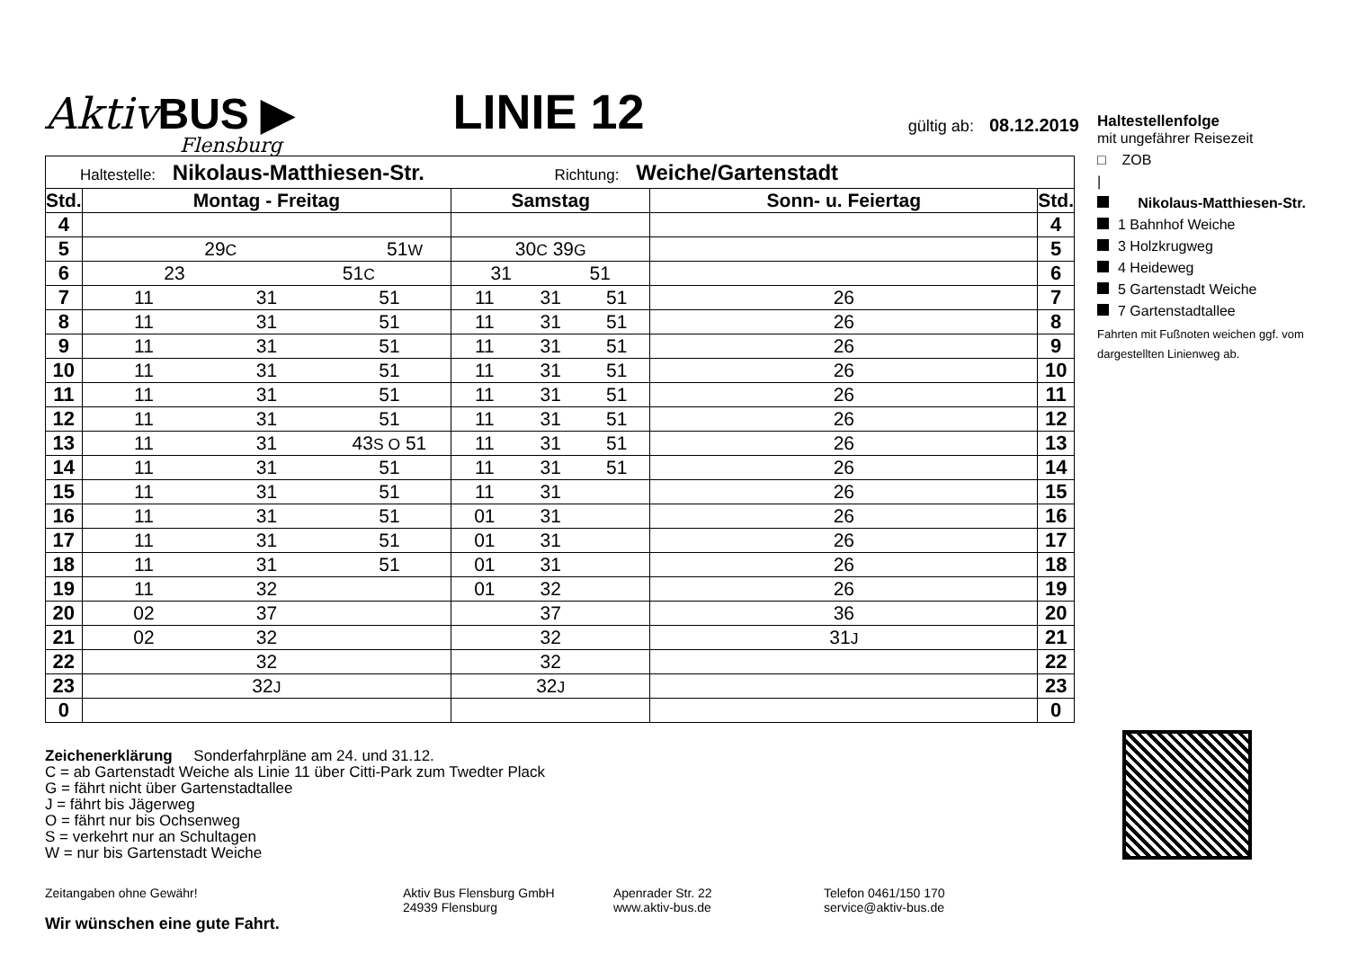AktivBUS ▶
Flensburg
LINIE 12
gültig ab: 08.12.2019
| Haltestelle: Nikolaus-Matthiesen-Str. Richtung: Weiche/Gartenstadt | | | | |
| Std. | Montag - Freitag | Samstag | Sonn- u. Feiertag | Std. |
| 4 | | | | 4 |
| 5 | 29 C 51 W | 30 C 39 G | | 5 |
| 6 | 23 51 C | 31 51 | | 6 |
| 7 | 11 31 51 | 11 31 51 | 26 | 7 |
| 8 | 11 31 51 | 11 31 51 | 26 | 8 |
| 9 | 11 31 51 | 11 31 51 | 26 | 9 |
| 10 | 11 31 51 | 11 31 51 | 26 | 10 |
| 11 | 11 31 51 | 11 31 51 | 26 | 11 |
| 12 | 11 31 51 | 11 31 51 | 26 | 12 |
| 13 | 11 31 43 S O 51 | 11 31 51 | 26 | 13 |
| 14 | 11 31 51 | 11 31 51 | 26 | 14 |
| 15 | 11 31 51 | 11 31 | 26 | 15 |
| 16 | 11 31 51 | 01 31 | 26 | 16 |
| 17 | 11 31 51 | 01 31 | 26 | 17 |
| 18 | 11 31 51 | 01 31 | 26 | 18 |
| 19 | 11 32 | 01 32 | 26 | 19 |
| 20 | 02 37 | 37 | 36 | 20 |
| 21 | 02 32 | 32 | 31 J | 21 |
| 22 | 32 | 32 | | 22 |
| 23 | 32 J | 32 J | | 23 |
| 0 | | | | 0 |
Haltestellenfolge
mit ungefährer Reisezeit
□ ZOB
|
Nikolaus-Matthiesen-Str.
1 Bahnhof Weiche
3 Holzkrugweg
4 Heideweg
5 Gartenstadt Weiche
7 Gartenstadtallee
Fahrten mit Fußnoten weichen ggf. vom dargestellten Linienweg ab.
Zeichenerklärung Sonderfahrpläne am 24. und 31.12.
C = ab Gartenstadt Weiche als Linie 11 über Citti-Park zum Twedter Plack
G = fährt nicht über Gartenstadtallee
J = fährt bis Jägerweg
O = fährt nur bis Ochsenweg
S = verkehrt nur an Schultagen
W = nur bis Gartenstadt Weiche
Zeitangaben ohne Gewähr!
Wir wünschen eine gute Fahrt.
Aktiv Bus Flensburg GmbH
24939 Flensburg
Apenrader Str. 22
www.aktiv-bus.de
Telefon 0461/150 170
service@aktiv-bus.de